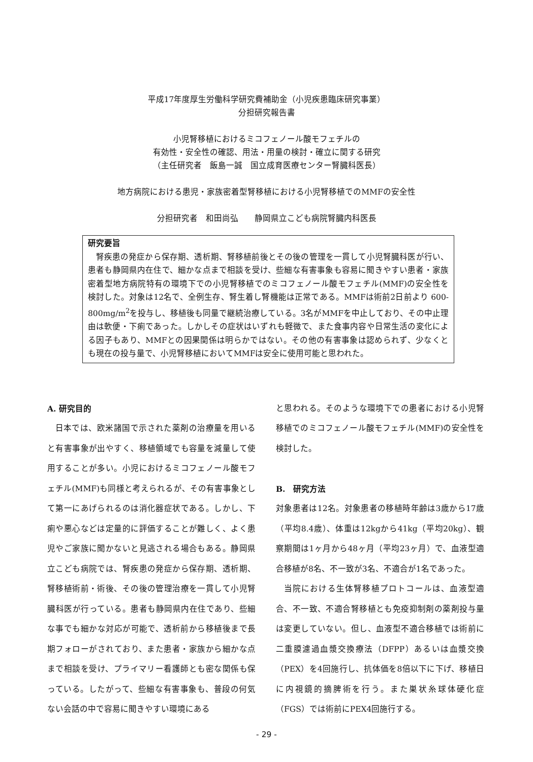平成17年度厚生労働科学研究費補助金（小児疾患臨床研究事業）
分担研究報告書
小児腎移植におけるミコフェノール酸モフェチルの
有効性・安全性の確認、用法・用量の検討・確立に関する研究
（主任研究者　飯島一誠　国立成育医療センター腎臓科医長）
地方病院における患児・家族密着型腎移植における小児腎移植でのMMFの安全性
分担研究者　和田尚弘　　静岡県立こども病院腎臓内科医長
研究要旨
腎疾患の発症から保存期、透析期、腎移植前後とその後の管理を一貫して小児腎臓科医が行い、患者も静岡県内在住で、細かな点まで相談を受け、些細な有害事象も容易に聞きやすい患者・家族密着型地方病院特有の環境下での小児腎移植でのミコフェノール酸モフェチル(MMF)の安全性を検討した。対象は12名で、全例生存、腎生着し腎機能は正常である。MMFは術前2日前より 600-800mg/m<sup>2</sup>を投与し、移植後も同量で継続治療している。3名がMMFを中止しており、その中止理由は軟便・下痢であった。しかしその症状はいずれも軽微で、また食事内容や日常生活の変化による因子もあり、MMFとの因果関係は明らかではない。その他の有害事象は認められず、少なくとも現在の投与量で、小児腎移植においてMMFは安全に使用可能と思われた。
A. 研究目的
日本では、欧米諸国で示された薬剤の治療量を用いると有害事象が出やすく、移植領域でも容量を減量して使用することが多い。小児におけるミコフェノール酸モフェチル(MMF)も同様と考えられるが、その有害事象として第一にあげられるのは消化器症状である。しかし、下痢や悪心などは定量的に評価することが難しく、よく患児やご家族に聞かないと見逃される場合もある。静岡県立こども病院では、腎疾患の発症から保存期、透析期、腎移植術前・術後、その後の管理治療を一貫して小児腎臓科医が行っている。患者も静岡県内在住であり、些細な事でも細かな対応が可能で、透析前から移植後まで長期フォローがされており、また患者・家族から細かな点まで相談を受け、プライマリー看護師とも密な関係も保っている。したがって、些細な有害事象も、普段の何気ない会話の中で容易に聞きやすい環境にある
と思われる。そのような環境下での患者における小児腎移植でのミコフェノール酸モフェチル(MMF)の安全性を検討した。
B.　研究方法
対象患者は12名。対象患者の移植時年齢は3歳から17歳（平均8.4歳）、体重は12kgから41kg（平均20kg）、観察期間は1ヶ月から48ヶ月（平均23ヶ月）で、血液型適合移植が8名、不一致が3名、不適合が1名であった。
当院における生体腎移植プロトコールは、血液型適合、不一致、不適合腎移植とも免疫抑制剤の薬剤投与量は変更していない。但し、血液型不適合移植では術前に二重膜濾過血漿交換療法（DFPP）あるいは血漿交換（PEX）を4回施行し、抗体価を8倍以下に下げ、移植日に内視鏡的摘脾術を行う。また巣状糸球体硬化症（FGS）では術前にPEX4回施行する。
- 29 -